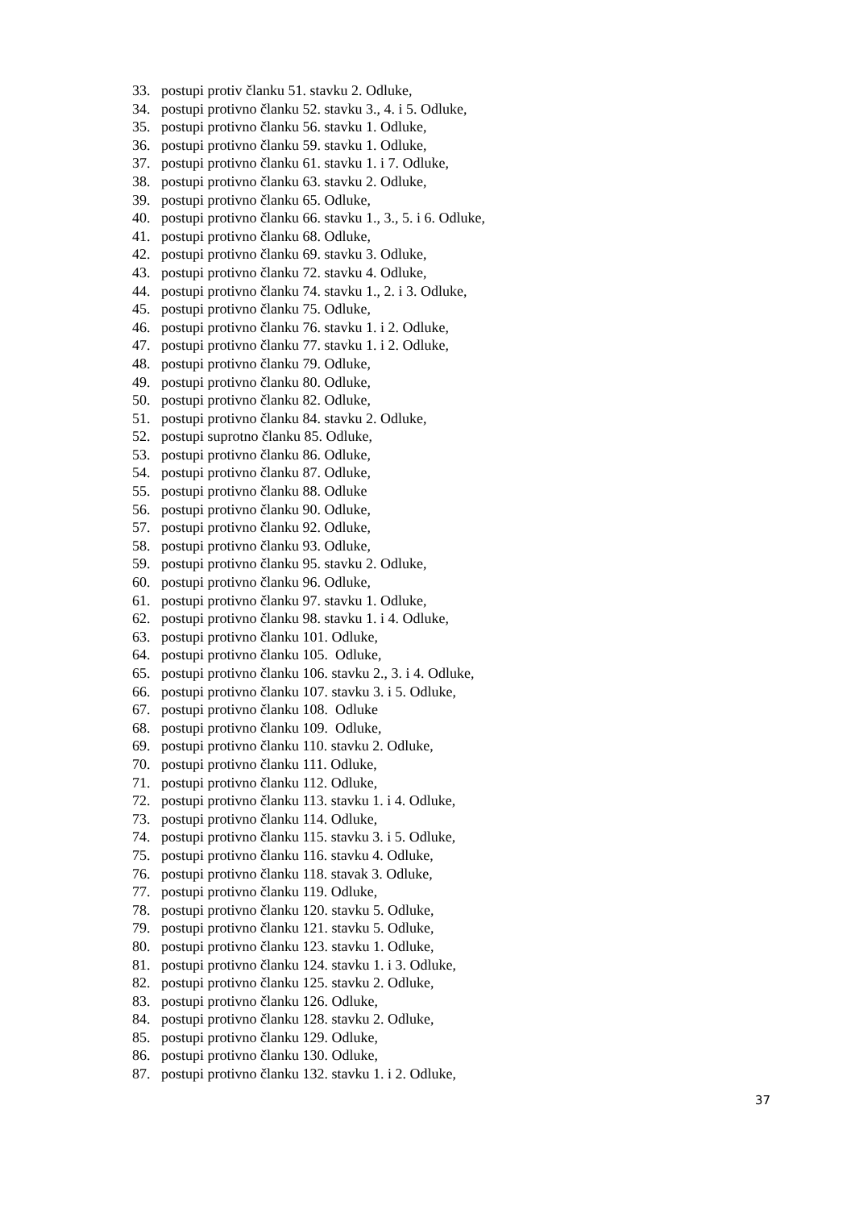33. postupi protiv članku 51. stavku 2. Odluke,
34. postupi protivno članku 52. stavku 3., 4. i 5. Odluke,
35. postupi protivno članku 56. stavku 1. Odluke,
36. postupi protivno članku 59. stavku 1. Odluke,
37. postupi protivno članku 61. stavku 1. i 7. Odluke,
38. postupi protivno članku 63. stavku 2. Odluke,
39. postupi protivno članku 65. Odluke,
40. postupi protivno članku 66. stavku 1., 3., 5. i 6. Odluke,
41. postupi protivno članku 68. Odluke,
42. postupi protivno članku 69. stavku 3. Odluke,
43. postupi protivno članku 72. stavku 4. Odluke,
44. postupi protivno članku 74. stavku 1., 2. i 3. Odluke,
45. postupi protivno članku 75. Odluke,
46. postupi protivno članku 76. stavku 1. i 2. Odluke,
47. postupi protivno članku 77. stavku 1. i 2. Odluke,
48. postupi protivno članku 79. Odluke,
49. postupi protivno članku 80. Odluke,
50. postupi protivno članku 82. Odluke,
51. postupi protivno članku 84. stavku 2. Odluke,
52. postupi suprotno članku 85. Odluke,
53. postupi protivno članku 86. Odluke,
54. postupi protivno članku 87. Odluke,
55. postupi protivno članku 88. Odluke
56. postupi protivno članku 90. Odluke,
57. postupi protivno članku 92. Odluke,
58. postupi protivno članku 93. Odluke,
59. postupi protivno članku 95. stavku 2. Odluke,
60. postupi protivno članku 96. Odluke,
61. postupi protivno članku 97. stavku 1. Odluke,
62. postupi protivno članku 98. stavku 1. i 4. Odluke,
63. postupi protivno članku 101. Odluke,
64. postupi protivno članku 105. Odluke,
65. postupi protivno članku 106. stavku 2., 3. i 4. Odluke,
66. postupi protivno članku 107. stavku 3. i 5. Odluke,
67. postupi protivno članku 108. Odluke
68. postupi protivno članku 109. Odluke,
69. postupi protivno članku 110. stavku 2. Odluke,
70. postupi protivno članku 111. Odluke,
71. postupi protivno članku 112. Odluke,
72. postupi protivno članku 113. stavku 1. i 4. Odluke,
73. postupi protivno članku 114. Odluke,
74. postupi protivno članku 115. stavku 3. i 5. Odluke,
75. postupi protivno članku 116. stavku 4. Odluke,
76. postupi protivno članku 118. stavak 3. Odluke,
77. postupi protivno članku 119. Odluke,
78. postupi protivno članku 120. stavku 5. Odluke,
79. postupi protivno članku 121. stavku 5. Odluke,
80. postupi protivno članku 123. stavku 1. Odluke,
81. postupi protivno članku 124. stavku 1. i 3. Odluke,
82. postupi protivno članku 125. stavku 2. Odluke,
83. postupi protivno članku 126. Odluke,
84. postupi protivno članku 128. stavku 2. Odluke,
85. postupi protivno članku 129. Odluke,
86. postupi protivno članku 130. Odluke,
87. postupi protivno članku 132. stavku 1. i 2. Odluke,
37